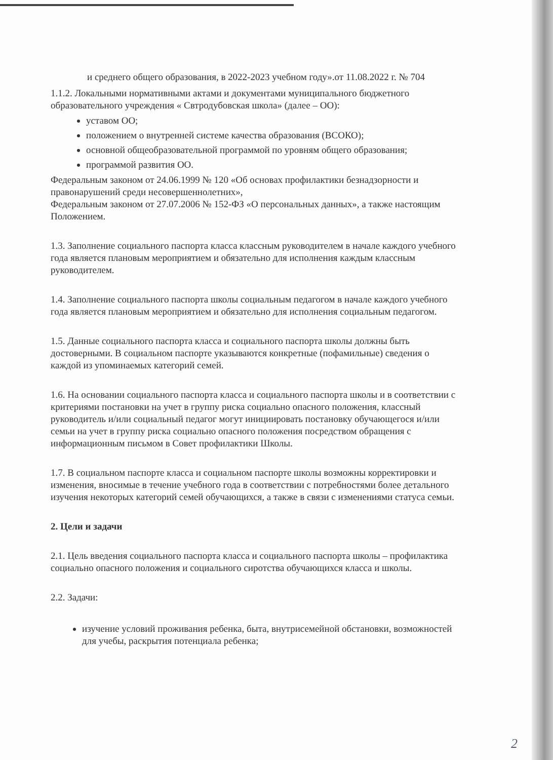и среднего общего образования, в 2022-2023 учебном году».от 11.08.2022 г. № 704
1.1.2. Локальными нормативными актами и документами муниципального бюджетного образовательного учреждения « Свтродубовская школа» (далее – ОО):
уставом ОО;
положением о внутренней системе качества образования (ВСОКО);
основной общеобразовательной программой по уровням общего образования;
программой развития ОО.
Федеральным законом от 24.06.1999 № 120 «Об основах профилактики безнадзорности и правонарушений среди несовершеннолетних»,
Федеральным законом от 27.07.2006 № 152-ФЗ «О персональных данных», а также настоящим Положением.
1.3. Заполнение социального паспорта класса классным руководителем в начале каждого учебного года является плановым мероприятием и обязательно для исполнения каждым классным руководителем.
1.4. Заполнение социального паспорта школы социальным педагогом в начале каждого учебного года является плановым мероприятием и обязательно для исполнения социальным педагогом.
1.5. Данные социального паспорта класса и социального паспорта школы должны быть достоверными. В социальном паспорте указываются конкретные (пофамильные) сведения о каждой из упоминаемых категорий семей.
1.6. На основании социального паспорта класса и социального паспорта школы и в соответствии с критериями постановки на учет в группу риска социально опасного положения, классный руководитель и/или социальный педагог могут инициировать постановку обучающегося и/или семьи на учет в группу риска социально опасного положения посредством обращения с информационным письмом в Совет профилактики Школы.
1.7. В социальном паспорте класса и социальном паспорте школы возможны корректировки и изменения, вносимые в течение учебного года в соответствии с потребностями более детального изучения некоторых категорий семей обучающихся, а также в связи с изменениями статуса семьи.
2. Цели и задачи
2.1. Цель введения социального паспорта класса и социального паспорта школы – профилактика социально опасного положения и социального сиротства обучающихся класса и школы.
2.2. Задачи:
изучение условий проживания ребенка, быта, внутрисемейной обстановки, возможностей для учебы, раскрытия потенциала ребенка;
2